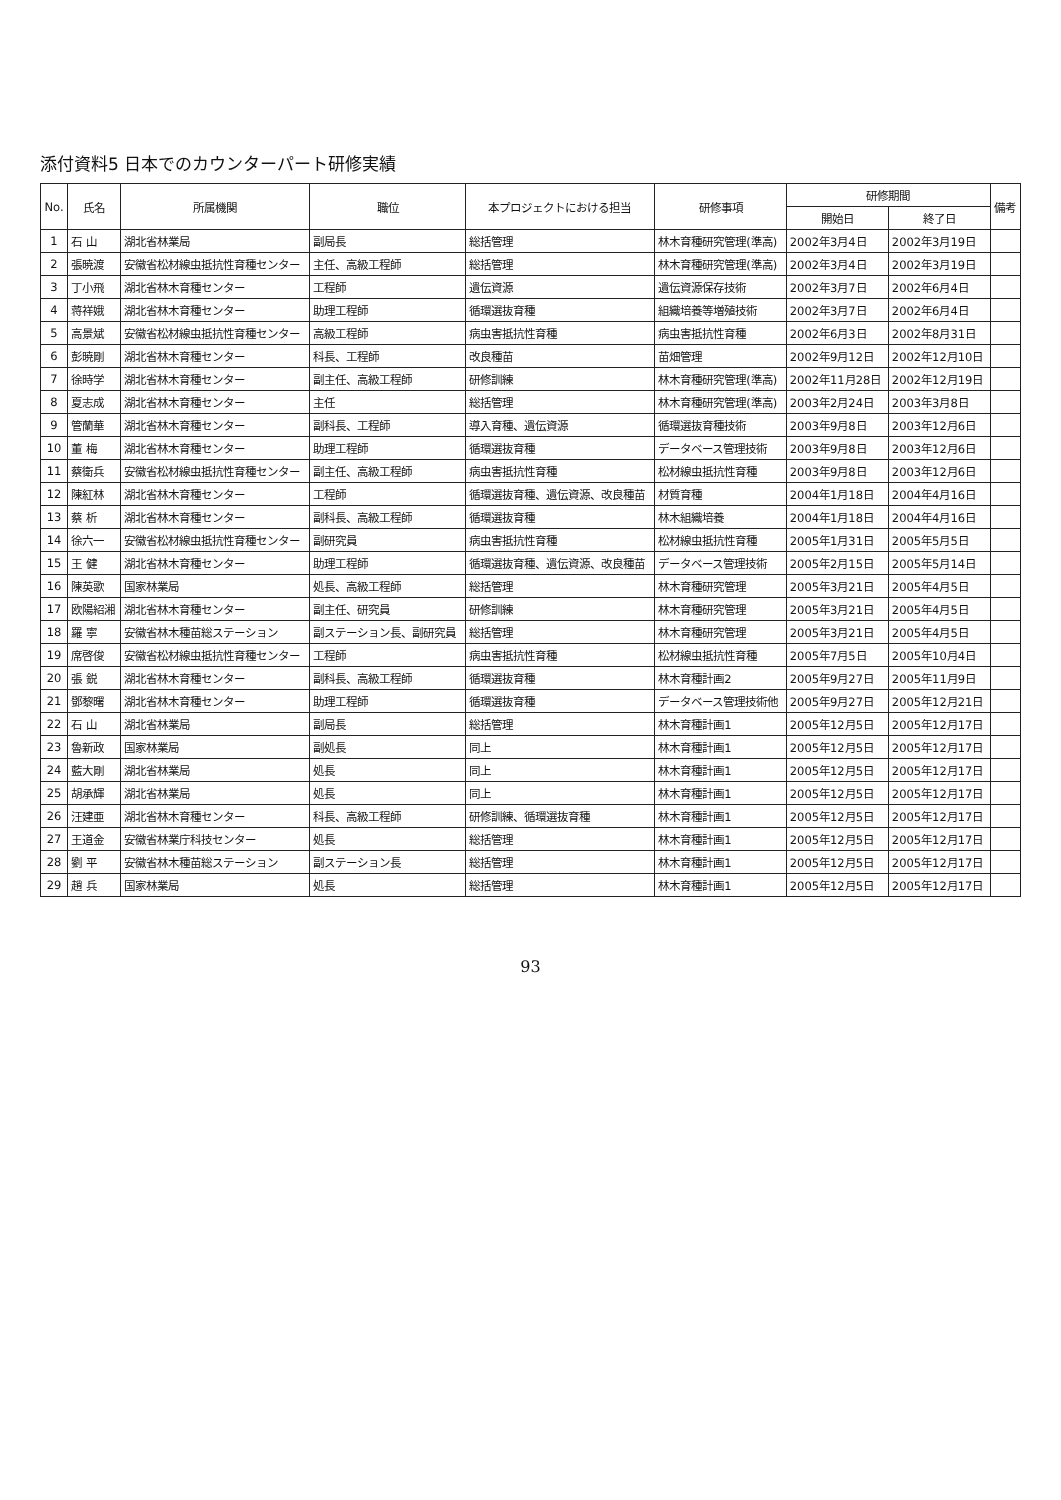添付資料5 日本でのカウンターパート研修実績
| No. | 氏名 | 所属機関 | 職位 | 本プロジェクトにおける担当 | 研修事項 | 研修期間 | | 備考 |
| --- | --- | --- | --- | --- | --- | --- | --- | --- |
| | | | | | | 開始日 | 終了日 | |
| 1 | 石 山 | 湖北省林業局 | 副局長 | 総括管理 | 林木育種研究管理(準高) | 2002年3月4日 | 2002年3月19日 | |
| 2 | 張暁渡 | 安徽省松材線虫抵抗性育種センター | 主任、高級工程師 | 総括管理 | 林木育種研究管理(準高) | 2002年3月4日 | 2002年3月19日 | |
| 3 | 丁小飛 | 湖北省林木育種センター | 工程師 | 遺伝資源 | 遺伝資源保存技術 | 2002年3月7日 | 2002年6月4日 | |
| 4 | 蒋祥娥 | 湖北省林木育種センター | 助理工程師 | 循環選抜育種 | 組織培養等増殖技術 | 2002年3月7日 | 2002年6月4日 | |
| 5 | 高景斌 | 安徽省松材線虫抵抗性育種センター | 高級工程師 | 病虫害抵抗性育種 | 病虫害抵抗性育種 | 2002年6月3日 | 2002年8月31日 | |
| 6 | 彭暁剛 | 湖北省林木育種センター | 科長、工程師 | 改良種苗 | 苗畑管理 | 2002年9月12日 | 2002年12月10日 | |
| 7 | 徐時学 | 湖北省林木育種センター | 副主任、高級工程師 | 研修訓練 | 林木育種研究管理(準高) | 2002年11月28日 | 2002年12月19日 | |
| 8 | 夏志成 | 湖北省林木育種センター | 主任 | 総括管理 | 林木育種研究管理(準高) | 2003年2月24日 | 2003年3月8日 | |
| 9 | 管蘭華 | 湖北省林木育種センター | 副科長、工程師 | 導入育種、遺伝資源 | 循環選抜育種技術 | 2003年9月8日 | 2003年12月6日 | |
| 10 | 董 梅 | 湖北省林木育種センター | 助理工程師 | 循環選抜育種 | データベース管理技術 | 2003年9月8日 | 2003年12月6日 | |
| 11 | 蔡衛兵 | 安徽省松材線虫抵抗性育種センター | 副主任、高級工程師 | 病虫害抵抗性育種 | 松材線虫抵抗性育種 | 2003年9月8日 | 2003年12月6日 | |
| 12 | 陳紅林 | 湖北省林木育種センター | 工程師 | 循環選抜育種、遺伝資源、改良種苗 | 材質育種 | 2004年1月18日 | 2004年4月16日 | |
| 13 | 蔡 析 | 湖北省林木育種センター | 副科長、高級工程師 | 循環選抜育種 | 林木組織培養 | 2004年1月18日 | 2004年4月16日 | |
| 14 | 徐六一 | 安徽省松材線虫抵抗性育種センター | 副研究員 | 病虫害抵抗性育種 | 松材線虫抵抗性育種 | 2005年1月31日 | 2005年5月5日 | |
| 15 | 王 健 | 湖北省林木育種センター | 助理工程師 | 循環選抜育種、遺伝資源、改良種苗 | データベース管理技術 | 2005年2月15日 | 2005年5月14日 | |
| 16 | 陳英歌 | 国家林業局 | 処長、高級工程師 | 総括管理 | 林木育種研究管理 | 2005年3月21日 | 2005年4月5日 | |
| 17 | 欧陽紹湘 | 湖北省林木育種センター | 副主任、研究員 | 研修訓練 | 林木育種研究管理 | 2005年3月21日 | 2005年4月5日 | |
| 18 | 羅 寧 | 安徽省林木種苗総ステーション | 副ステーション長、副研究員 | 総括管理 | 林木育種研究管理 | 2005年3月21日 | 2005年4月5日 | |
| 19 | 席啓俊 | 安徽省松材線虫抵抗性育種センター | 工程師 | 病虫害抵抗性育種 | 松材線虫抵抗性育種 | 2005年7月5日 | 2005年10月4日 | |
| 20 | 張 鋭 | 湖北省林木育種センター | 副科長、高級工程師 | 循環選抜育種 | 林木育種計画2 | 2005年9月27日 | 2005年11月9日 | |
| 21 | 鄧黎曙 | 湖北省林木育種センター | 助理工程師 | 循環選抜育種 | データベース管理技術他 | 2005年9月27日 | 2005年12月21日 | |
| 22 | 石 山 | 湖北省林業局 | 副局長 | 総括管理 | 林木育種計画1 | 2005年12月5日 | 2005年12月17日 | |
| 23 | 魯新政 | 国家林業局 | 副処長 | 同上 | 林木育種計画1 | 2005年12月5日 | 2005年12月17日 | |
| 24 | 藍大剛 | 湖北省林業局 | 処長 | 同上 | 林木育種計画1 | 2005年12月5日 | 2005年12月17日 | |
| 25 | 胡承輝 | 湖北省林業局 | 処長 | 同上 | 林木育種計画1 | 2005年12月5日 | 2005年12月17日 | |
| 26 | 汪建亜 | 湖北省林木育種センター | 科長、高級工程師 | 研修訓練、循環選抜育種 | 林木育種計画1 | 2005年12月5日 | 2005年12月17日 | |
| 27 | 王道金 | 安徽省林業庁科技センター | 処長 | 総括管理 | 林木育種計画1 | 2005年12月5日 | 2005年12月17日 | |
| 28 | 劉 平 | 安徽省林木種苗総ステーション | 副ステーション長 | 総括管理 | 林木育種計画1 | 2005年12月5日 | 2005年12月17日 | |
| 29 | 趙 兵 | 国家林業局 | 処長 | 総括管理 | 林木育種計画1 | 2005年12月5日 | 2005年12月17日 | |
93